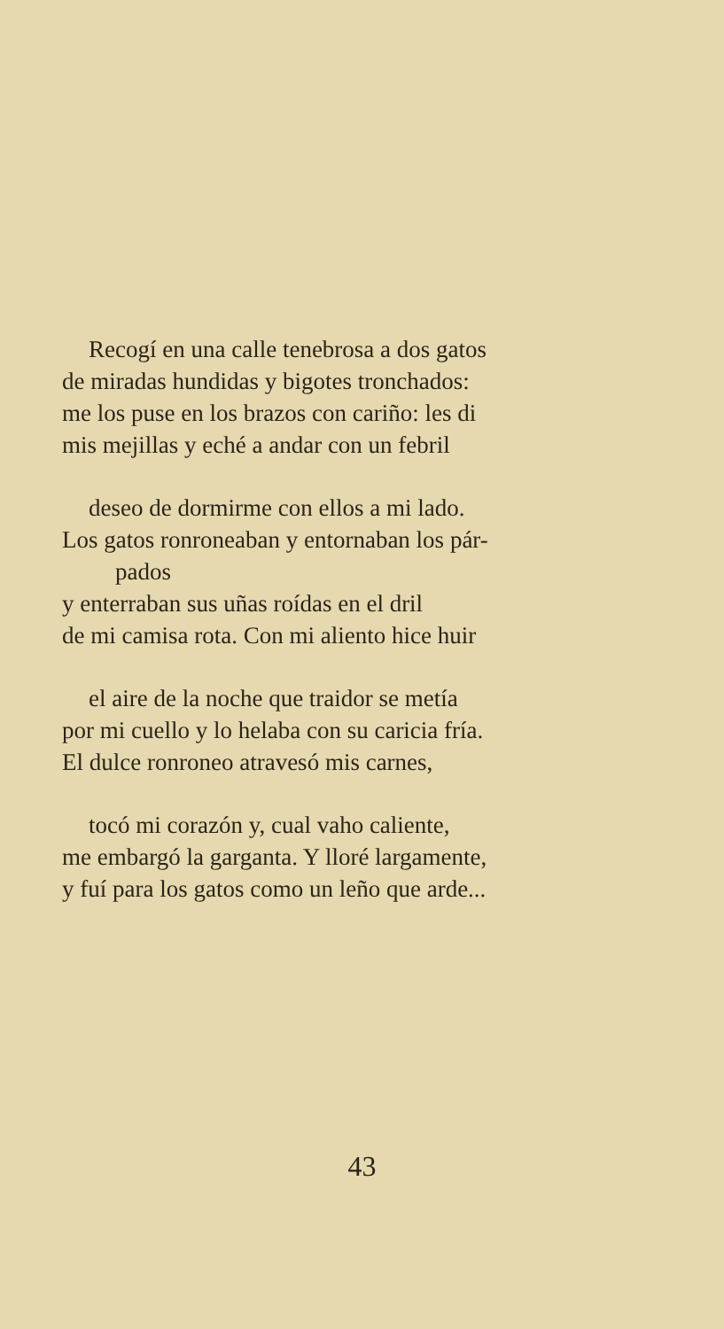Recogí en una calle tenebrosa a dos gatos
de miradas hundidas y bigotes tronchados:
me los puse en los brazos con cariño: les di
mis mejillas y eché a andar con un febril
deseo de dormirme con ellos a mi lado.
Los gatos ronroneaban y entornaban los pár-
pados
y enterraban sus uñas roídas en el dril
de mi camisa rota. Con mi aliento hice huir
el aire de la noche que traidor se metía
por mi cuello y lo helaba con su caricia fría.
El dulce ronroneo atravesó mis carnes,
tocó mi corazón y, cual vaho caliente,
me embargó la garganta. Y lloré largamente,
y fuí para los gatos como un leño que arde...
43